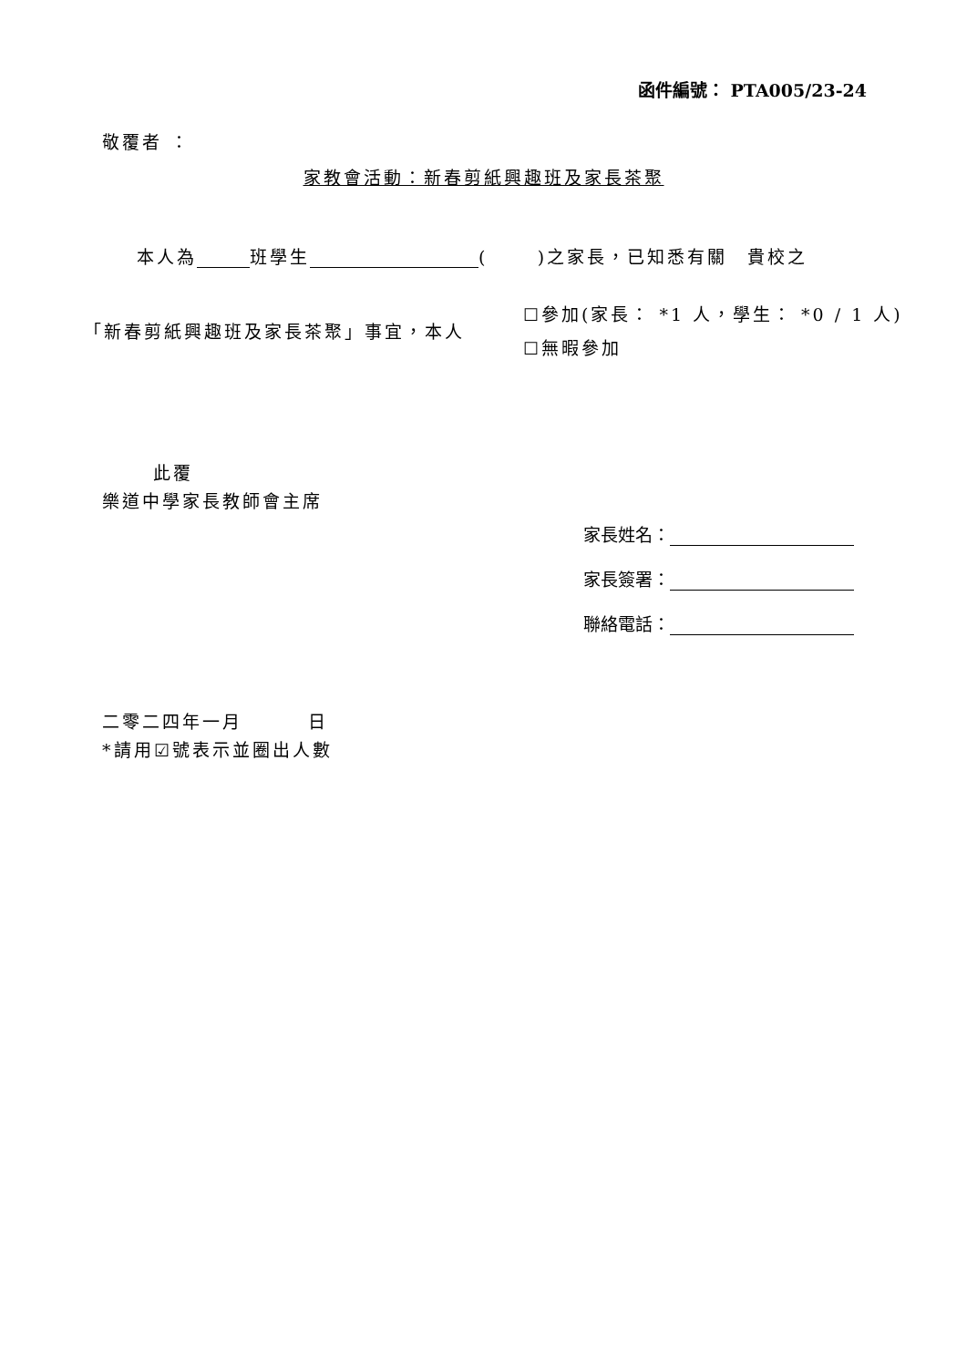函件編號： PTA005/23-24
敬覆者 ：
家教會活動：新春剪紙興趣班及家長茶聚
本人為 班學生 ( )之家長，已知悉有關　貴校之
「新春剪紙興趣班及家長茶聚」事宜，本人
☐參加(家長： *1 人，學生： *0 / 1 人)
☐無暇參加
此覆
樂道中學家長教師會主席
家長姓名：
家長簽署：
聯絡電話：
二零二四年一月 日
*請用☑號表示並圈出人數